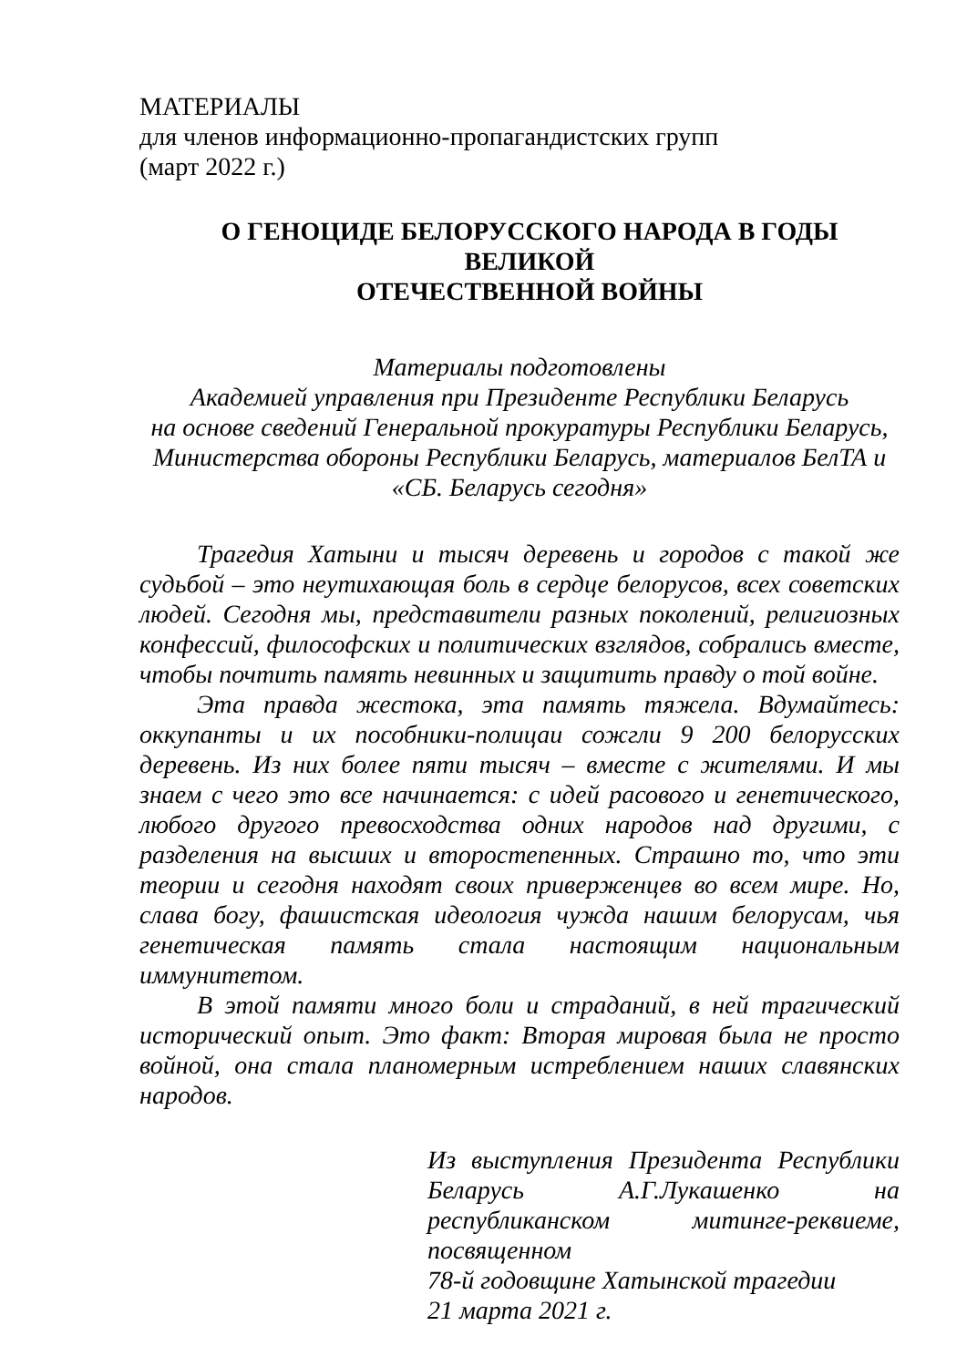МАТЕРИАЛЫ
для членов информационно-пропагандистских групп
(март 2022 г.)
О ГЕНОЦИДЕ БЕЛОРУССКОГО НАРОДА В ГОДЫ ВЕЛИКОЙ
ОТЕЧЕСТВЕННОЙ ВОЙНЫ
Материалы подготовлены
Академией управления при Президенте Республики Беларусь
на основе сведений Генеральной прокуратуры Республики Беларусь,
Министерства обороны Республики Беларусь, материалов БелТА и
«СБ. Беларусь сегодня»
Трагедия Хатыни и тысяч деревень и городов с такой же судьбой – это неутихающая боль в сердце белорусов, всех советских людей. Сегодня мы, представители разных поколений, религиозных конфессий, философских и политических взглядов, собрались вместе, чтобы почтить память невинных и защитить правду о той войне.
Эта правда жестока, эта память тяжела. Вдумайтесь: оккупанты и их пособники-полицаи сожгли 9 200 белорусских деревень. Из них более пяти тысяч – вместе с жителями. И мы знаем с чего это все начинается: с идей расового и генетического, любого другого превосходства одних народов над другими, с разделения на высших и второстепенных. Страшно то, что эти теории и сегодня находят своих приверженцев во всем мире. Но, слава богу, фашистская идеология чужда нашим белорусам, чья генетическая память стала настоящим национальным иммунитетом.
В этой памяти много боли и страданий, в ней трагический исторический опыт. Это факт: Вторая мировая была не просто войной, она стала планомерным истреблением наших славянских народов.
Из выступления Президента Республики Беларусь А.Г.Лукашенко на республиканском митинге-реквиеме, посвященном
78-й годовщине Хатынской трагедии
21 марта 2021 г.